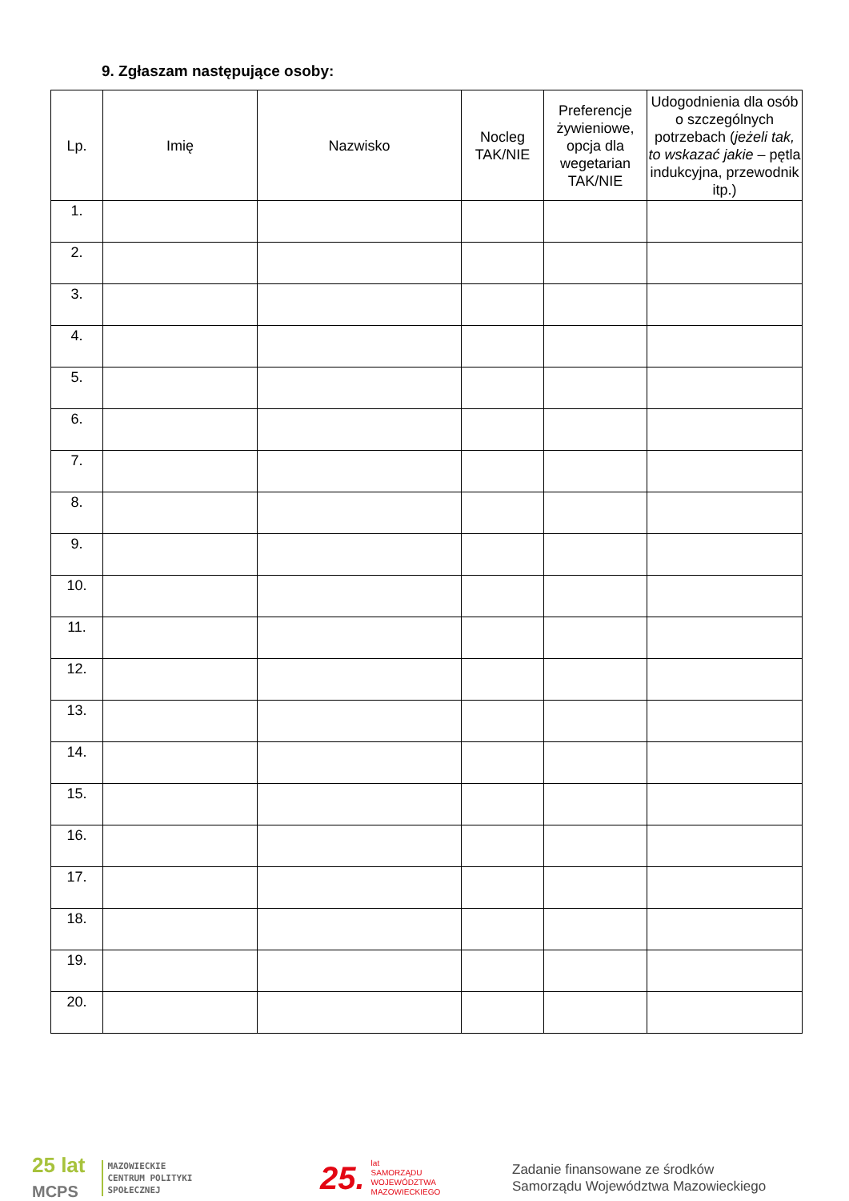9. Zgłaszam następujące osoby:
| Lp. | Imię | Nazwisko | Nocleg TAK/NIE | Preferencje żywieniowe, opcja dla wegetarian TAK/NIE | Udogodnienia dla osób o szczególnych potrzebach ( jeżeli tak, to wskazać jakie – pętla indukcyjna, przewodnik itp.) |
| --- | --- | --- | --- | --- | --- |
| 1. | | | | | |
| 2. | | | | | |
| 3. | | | | | |
| 4. | | | | | |
| 5. | | | | | |
| 6. | | | | | |
| 7. | | | | | |
| 8. | | | | | |
| 9. | | | | | |
| 10. | | | | | |
| 11. | | | | | |
| 12. | | | | | |
| 13. | | | | | |
| 14. | | | | | |
| 15. | | | | | |
| 16. | | | | | |
| 17. | | | | | |
| 18. | | | | | |
| 19. | | | | | |
| 20. | | | | | |
25 lat
MCPS
MAZOWIECKIE
CENTRUM POLITYKI
SPOŁECZNEJ
25. lat
SAMORZĄDU
WOJEWÓDZTWA
MAZOWIECKIEGO
Zadanie finansowane ze środków
Samorządu Województwa Mazowieckiego